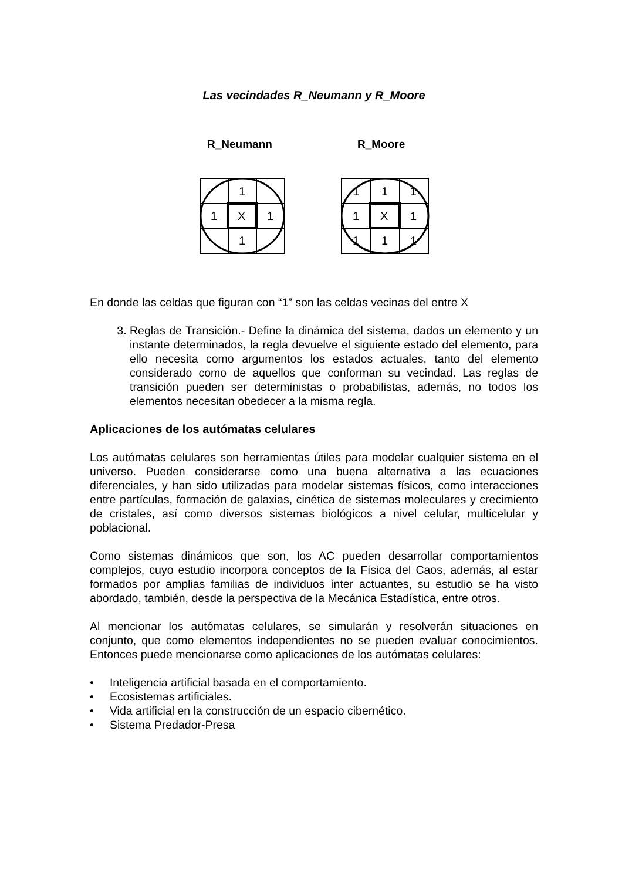Las vecindades R_Neumann y R_Moore
R_Neumann R_Moore
1
1
X
1
1
1
1
1
1
X
1
1
1
1
En donde las celdas que figuran con “1” son las celdas vecinas del entre X
3. Reglas de Transición.- Define la dinámica del sistema, dados un elemento y un instante determinados, la regla devuelve el siguiente estado del elemento, para ello necesita como argumentos los estados actuales, tanto del elemento considerado como de aquellos que conforman su vecindad. Las reglas de transición pueden ser deterministas o probabilistas, además, no todos los elementos necesitan obedecer a la misma regla.
Aplicaciones de los autómatas celulares
Los autómatas celulares son herramientas útiles para modelar cualquier sistema en el universo. Pueden considerarse como una buena alternativa a las ecuaciones diferenciales, y han sido utilizadas para modelar sistemas físicos, como interacciones entre partículas, formación de galaxias, cinética de sistemas moleculares y crecimiento de cristales, así como diversos sistemas biológicos a nivel celular, multicelular y poblacional.
Como sistemas dinámicos que son, los AC pueden desarrollar comportamientos complejos, cuyo estudio incorpora conceptos de la Física del Caos, además, al estar formados por amplias familias de individuos ínter actuantes, su estudio se ha visto abordado, también, desde la perspectiva de la Mecánica Estadística, entre otros.
Al mencionar los autómatas celulares, se simularán y resolverán situaciones en conjunto, que como elementos independientes no se pueden evaluar conocimientos. Entonces puede mencionarse como aplicaciones de los autómatas celulares:
• Inteligencia artificial basada en el comportamiento.
• Ecosistemas artificiales.
• Vida artificial en la construcción de un espacio cibernético.
• Sistema Predador-Presa